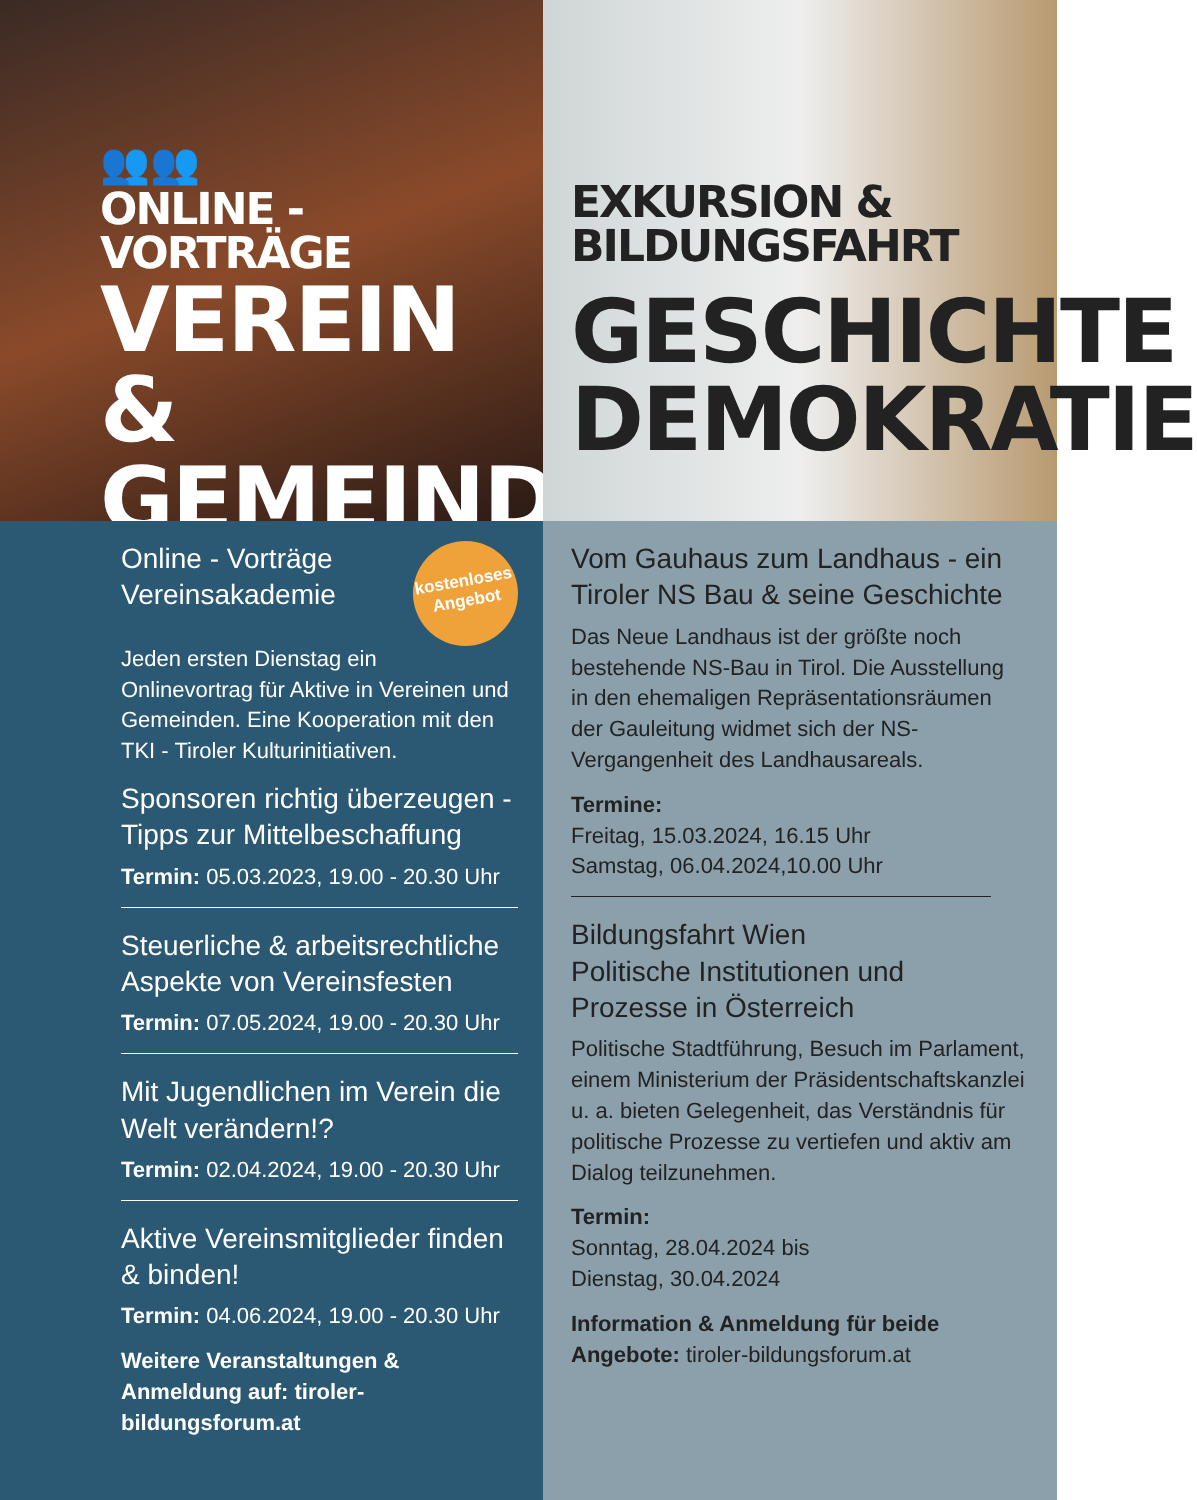👥👥
ONLINE - VORTRÄGE
VEREIN &
GEMEINDE
EXKURSION &
BILDUNGSFAHRT
GESCHICHTE
DEMOKRATIE
kostenloses Angebot
Online - Vorträge
Vereinsakademie
Jeden ersten Dienstag ein Onlinevortrag für Aktive in Vereinen und Gemeinden. Eine Kooperation mit den TKI - Tiroler Kulturinitiativen.
Sponsoren richtig überzeugen - Tipps zur Mittelbeschaffung
Termin: 05.03.2023, 19.00 - 20.30 Uhr
Steuerliche & arbeitsrechtliche Aspekte von Vereinsfesten
Termin: 07.05.2024, 19.00 - 20.30 Uhr
Mit Jugendlichen im Verein die Welt verändern!?
Termin: 02.04.2024, 19.00 - 20.30 Uhr
Aktive Vereinsmitglieder finden & binden!
Termin: 04.06.2024, 19.00 - 20.30 Uhr
Weitere Veranstaltungen & Anmeldung auf: tiroler-bildungsforum.at
Vom Gauhaus zum Landhaus - ein Tiroler NS Bau & seine Geschichte
Das Neue Landhaus ist der größte noch bestehende NS-Bau in Tirol. Die Ausstellung in den ehemaligen Repräsentationsräumen der Gauleitung widmet sich der NS-Vergangenheit des Landhausareals.
Termine:
Freitag, 15.03.2024, 16.15 Uhr
Samstag, 06.04.2024,10.00 Uhr
Bildungsfahrt Wien
Politische Institutionen und Prozesse in Österreich
Politische Stadtführung, Besuch im Parlament, einem Ministerium der Präsidentschaftskanzlei u. a. bieten Gelegenheit, das Verständnis für politische Prozesse zu vertiefen und aktiv am Dialog teilzunehmen.
Termin:
Sonntag, 28.04.2024 bis
Dienstag, 30.04.2024
Information & Anmeldung für beide Angebote: tiroler-bildungsforum.at